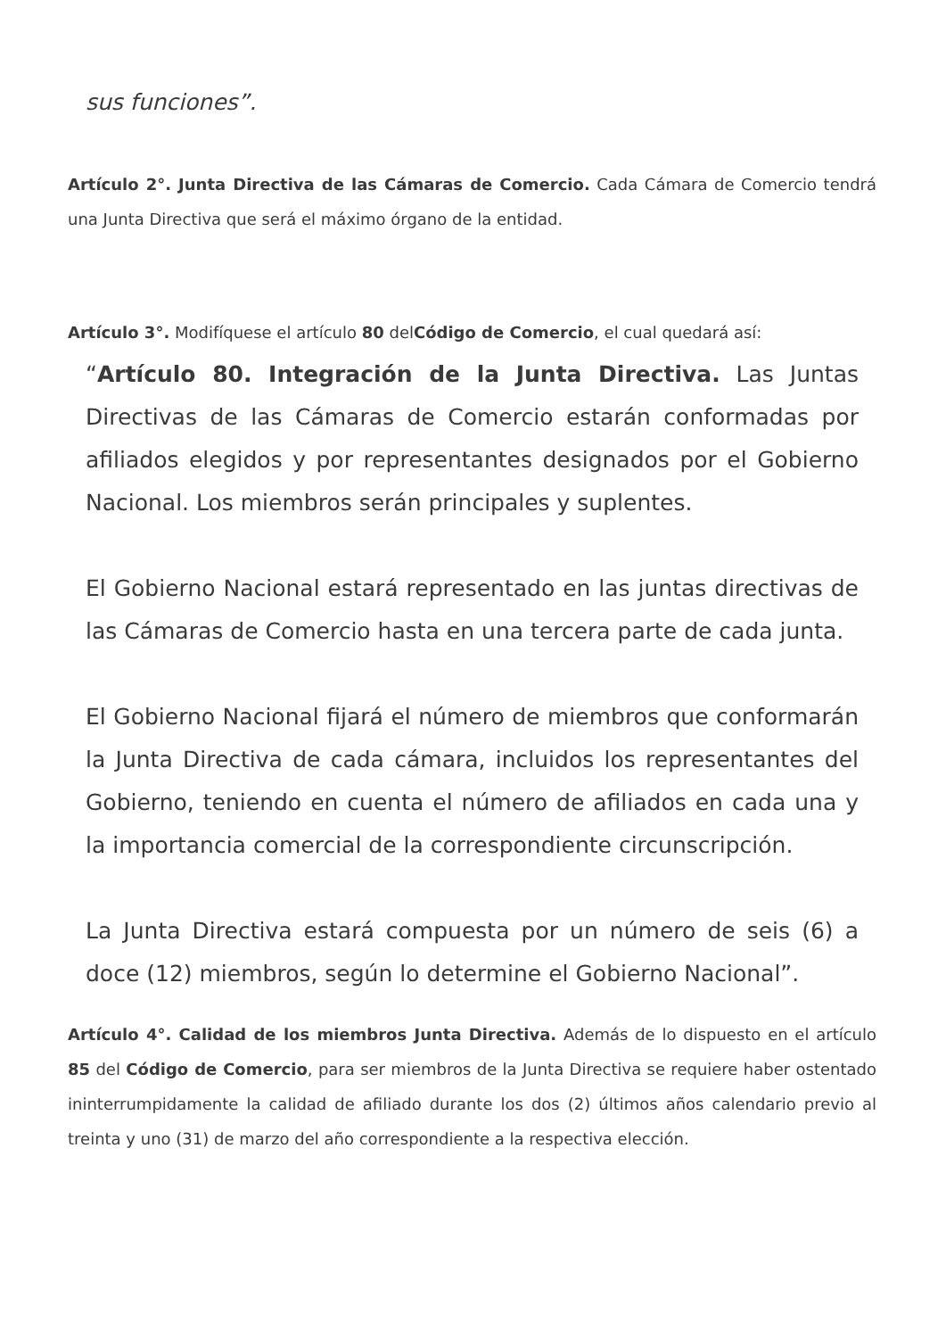sus funciones”.
Artículo 2°. Junta Directiva de las Cámaras de Comercio. Cada Cámara de Comercio tendrá una Junta Directiva que será el máximo órgano de la entidad.
Artículo 3°. Modifíquese el artículo 80 delCódigo de Comercio, el cual quedará así:
“Artículo 80. Integración de la Junta Directiva. Las Juntas Directivas de las Cámaras de Comercio estarán conformadas por afiliados elegidos y por representantes designados por el Gobierno Nacional. Los miembros serán principales y suplentes.
El Gobierno Nacional estará representado en las juntas directivas de las Cámaras de Comercio hasta en una tercera parte de cada junta.
El Gobierno Nacional fijará el número de miembros que conformarán la Junta Directiva de cada cámara, incluidos los representantes del Gobierno, teniendo en cuenta el número de afiliados en cada una y la importancia comercial de la correspondiente circunscripción.
La Junta Directiva estará compuesta por un número de seis (6) a doce (12) miembros, según lo determine el Gobierno Nacional”.
Artículo 4°. Calidad de los miembros Junta Directiva. Además de lo dispuesto en el artículo 85 del Código de Comercio, para ser miembros de la Junta Directiva se requiere haber ostentado ininterrumpidamente la calidad de afiliado durante los dos (2) últimos años calendario previo al treinta y uno (31) de marzo del año correspondiente a la respectiva elección.